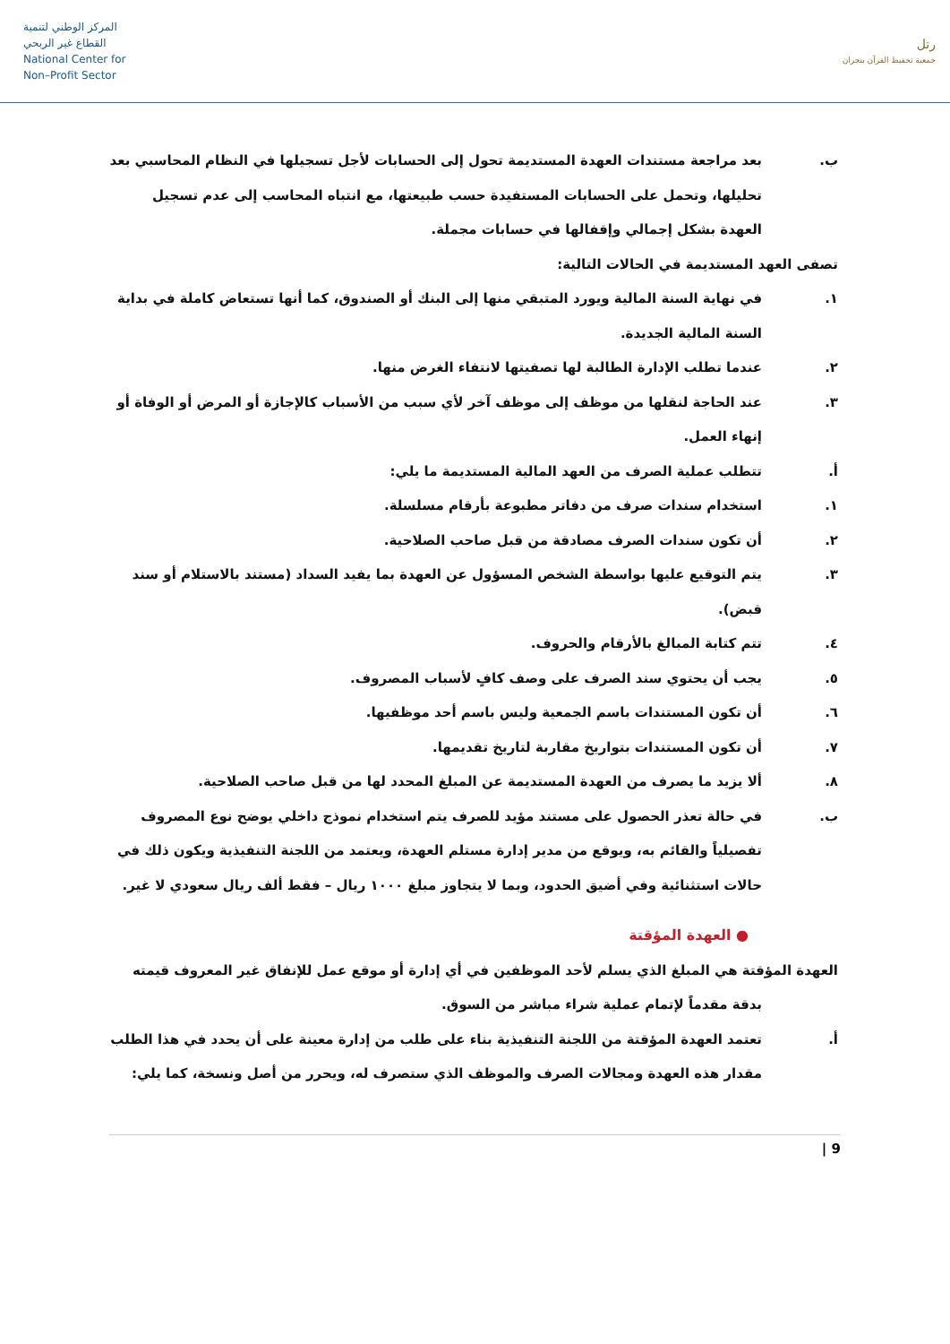المركز الوطني لتنمية
القطاع غير الربحي
National Center for
Non–Profit Sector
رتل
جمعية تحفيظ القرآن بنجران
ب. بعد مراجعة مستندات العهدة المستديمة تحول إلى الحسابات لأجل تسجيلها في النظام المحاسبي بعد تحليلها، وتحمل على الحسابات المستفيدة حسب طبيعتها، مع انتباه المحاسب إلى عدم تسجيل العهدة بشكل إجمالي وإقفالها في حسابات مجملة.
تصفى العهد المستديمة في الحالات التالية:
١. في نهاية السنة المالية ويورد المتبقي منها إلى البنك أو الصندوق، كما أنها تستعاض كاملة في بداية السنة المالية الجديدة.
٢. عندما تطلب الإدارة الطالبة لها تصفيتها لانتفاء الغرض منها.
٣. عند الحاجة لنقلها من موظف إلى موظف آخر لأي سبب من الأسباب كالإجازة أو المرض أو الوفاة أو إنهاء العمل.
أ. تتطلب عملية الصرف من العهد المالية المستديمة ما يلي:
١. استخدام سندات صرف من دفاتر مطبوعة بأرقام مسلسلة.
٢. أن تكون سندات الصرف مصادقة من قبل صاحب الصلاحية.
٣. يتم التوقيع عليها بواسطة الشخص المسؤول عن العهدة بما يفيد السداد (مستند بالاستلام أو سند قبض).
٤. تتم كتابة المبالغ بالأرقام والحروف.
٥. يجب أن يحتوي سند الصرف على وصف كافٍ لأسباب المصروف.
٦. أن تكون المستندات باسم الجمعية وليس باسم أحد موظفيها.
٧. أن تكون المستندات بتواريخ مقاربة لتاريخ تقديمها.
٨. ألا يزيد ما يصرف من العهدة المستديمة عن المبلغ المحدد لها من قبل صاحب الصلاحية.
ب. في حالة تعذر الحصول على مستند مؤيد للصرف يتم استخدام نموذج داخلي يوضح نوع المصروف تفصيلياً والقائم به، ويوقع من مدير إدارة مستلم العهدة، ويعتمد من اللجنة التنفيذية ويكون ذلك في حالات استثنائية وفي أضيق الحدود، وبما لا يتجاوز مبلغ ١٠٠٠ ريال – فقط ألف ريال سعودي لا غير.
● العهدة المؤقتة
العهدة المؤقتة هي المبلغ الذي يسلم لأحد الموظفين في أي إدارة أو موقع عمل للإنفاق غير المعروف قيمته
بدقة مقدماً لإتمام عملية شراء مباشر من السوق.
أ. تعتمد العهدة المؤقتة من اللجنة التنفيذية بناء على طلب من إدارة معينة على أن يحدد في هذا الطلب مقدار هذه العهدة ومجالات الصرف والموظف الذي ستصرف له، ويحرر من أصل ونسخة، كما يلي:
9 |